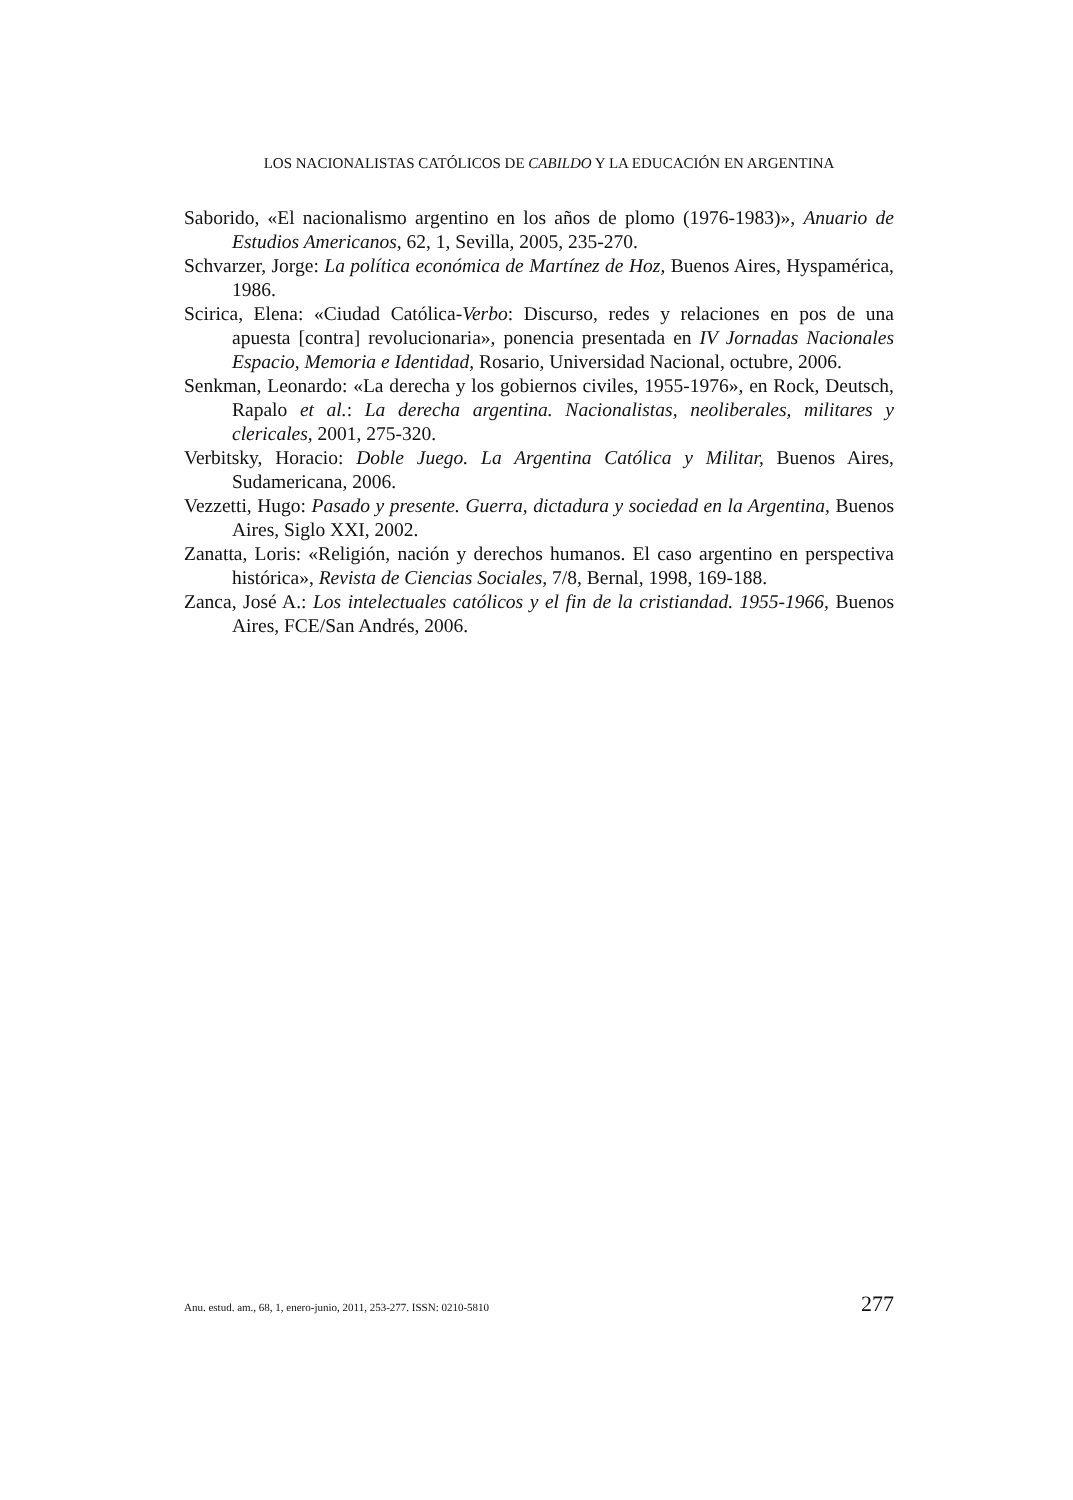LOS NACIONALISTAS CATÓLICOS DE CABILDO Y LA EDUCACIÓN EN ARGENTINA
Saborido, «El nacionalismo argentino en los años de plomo (1976-1983)», Anuario de Estudios Americanos, 62, 1, Sevilla, 2005, 235-270.
Schvarzer, Jorge: La política económica de Martínez de Hoz, Buenos Aires, Hyspamérica, 1986.
Scirica, Elena: «Ciudad Católica-Verbo: Discurso, redes y relaciones en pos de una apuesta [contra] revolucionaria», ponencia presentada en IV Jornadas Nacionales Espacio, Memoria e Identidad, Rosario, Universidad Nacional, octubre, 2006.
Senkman, Leonardo: «La derecha y los gobiernos civiles, 1955-1976», en Rock, Deutsch, Rapalo et al.: La derecha argentina. Nacionalistas, neoliberales, militares y clericales, 2001, 275-320.
Verbitsky, Horacio: Doble Juego. La Argentina Católica y Militar, Buenos Aires, Sudamericana, 2006.
Vezzetti, Hugo: Pasado y presente. Guerra, dictadura y sociedad en la Argentina, Buenos Aires, Siglo XXI, 2002.
Zanatta, Loris: «Religión, nación y derechos humanos. El caso argentino en perspectiva histórica», Revista de Ciencias Sociales, 7/8, Bernal, 1998, 169-188.
Zanca, José A.: Los intelectuales católicos y el fin de la cristiandad. 1955-1966, Buenos Aires, FCE/San Andrés, 2006.
Anu. estud. am., 68, 1, enero-junio, 2011, 253-277. ISSN: 0210-5810 277